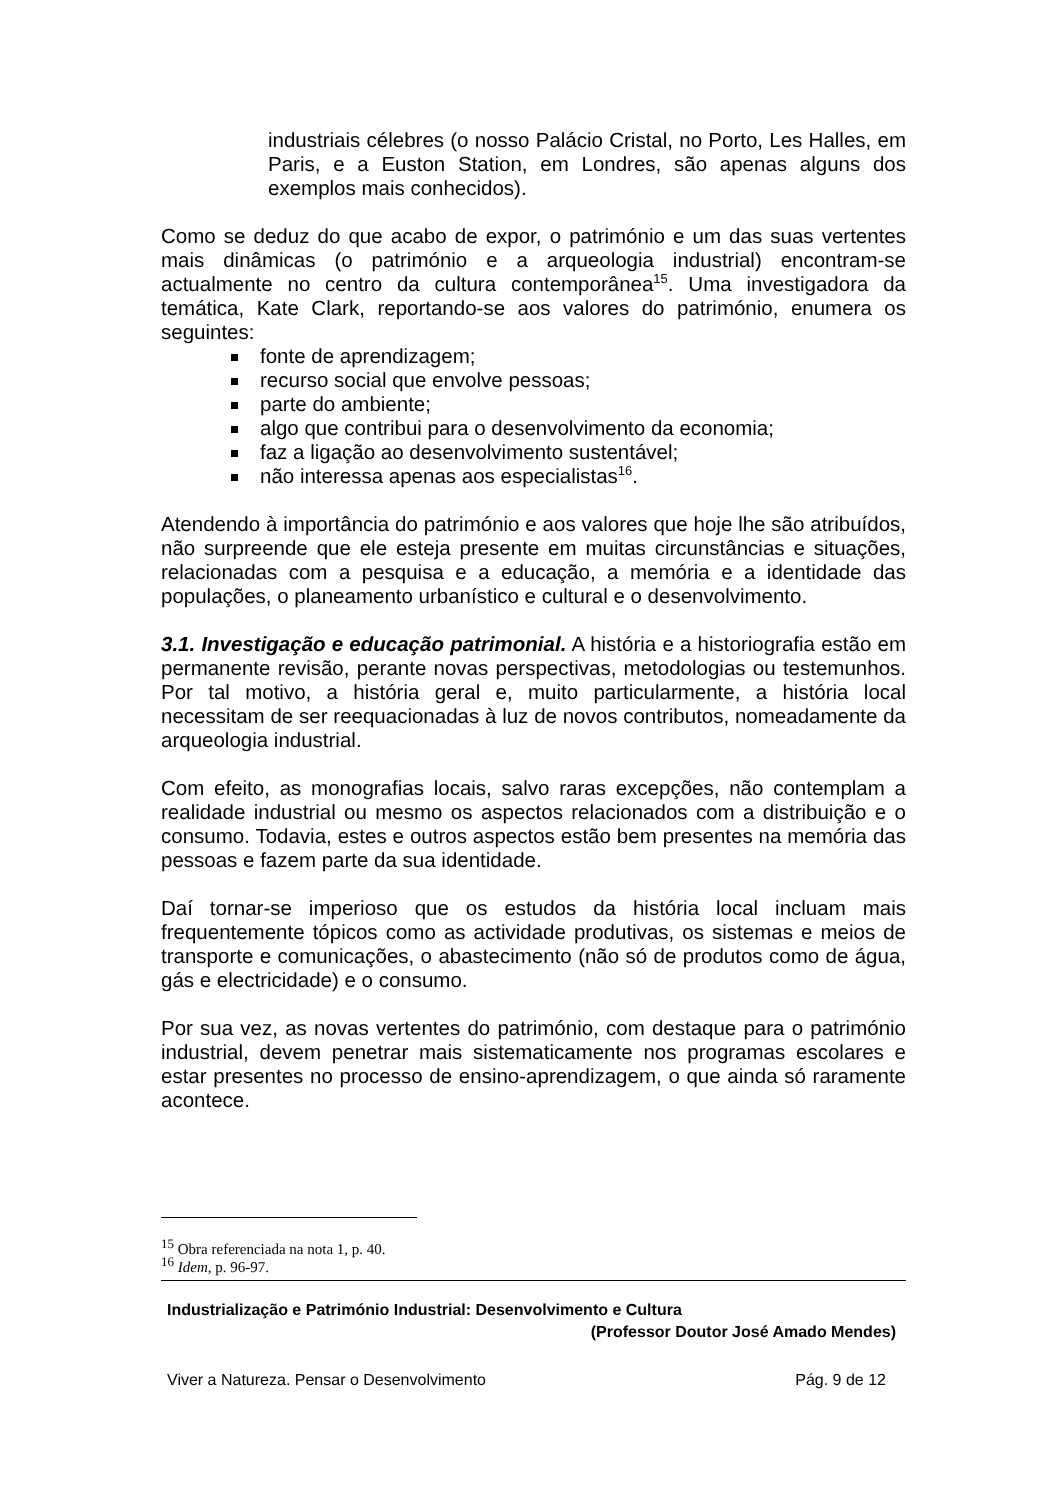industriais célebres (o nosso Palácio Cristal, no Porto, Les Halles, em Paris, e a Euston Station, em Londres, são apenas alguns dos exemplos mais conhecidos).
Como se deduz do que acabo de expor, o património e um das suas vertentes mais dinâmicas (o património e a arqueologia industrial) encontram-se actualmente no centro da cultura contemporânea<sup>15</sup>. Uma investigadora da temática, Kate Clark, reportando-se aos valores do património, enumera os seguintes:
fonte de aprendizagem;
recurso social que envolve pessoas;
parte do ambiente;
algo que contribui para o desenvolvimento da economia;
faz a ligação ao desenvolvimento sustentável;
não interessa apenas aos especialistas<sup>16</sup>.
Atendendo à importância do património e aos valores que hoje lhe são atribuídos, não surpreende que ele esteja presente em muitas circunstâncias e situações, relacionadas com a pesquisa e a educação, a memória e a identidade das populações, o planeamento urbanístico e cultural e o desenvolvimento.
3.1. Investigação e educação patrimonial. A história e a historiografia estão em permanente revisão, perante novas perspectivas, metodologias ou testemunhos. Por tal motivo, a história geral e, muito particularmente, a história local necessitam de ser reequacionadas à luz de novos contributos, nomeadamente da arqueologia industrial.
Com efeito, as monografias locais, salvo raras excepções, não contemplam a realidade industrial ou mesmo os aspectos relacionados com a distribuição e o consumo. Todavia, estes e outros aspectos estão bem presentes na memória das pessoas e fazem parte da sua identidade.
Daí tornar-se imperioso que os estudos da história local incluam mais frequentemente tópicos como as actividade produtivas, os sistemas e meios de transporte e comunicações, o abastecimento (não só de produtos como de água, gás e electricidade) e o consumo.
Por sua vez, as novas vertentes do património, com destaque para o património industrial, devem penetrar mais sistematicamente nos programas escolares e estar presentes no processo de ensino-aprendizagem, o que ainda só raramente acontece.
<sup>15</sup> Obra referenciada na nota 1, p. 40.
<sup>16</sup> Idem, p. 96-97.
Industrialização e Património Industrial: Desenvolvimento e Cultura
(Professor Doutor José Amado Mendes)
Viver a Natureza. Pensar o Desenvolvimento Pág. 9 de 12